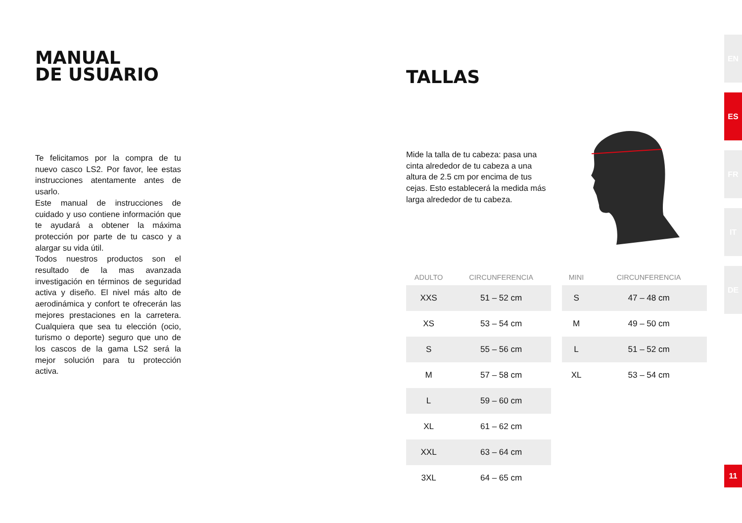MANUAL
DE USUARIO
Te felicitamos por la compra de tu nuevo casco LS2. Por favor, lee estas instrucciones atentamente antes de usarlo.
Este manual de instrucciones de cuidado y uso contiene información que te ayudará a obtener la máxima protección por parte de tu casco y a alargar su vida útil.
Todos nuestros productos son el resultado de la mas avanzada investigación en términos de seguridad activa y diseño. El nivel más alto de aerodinámica y confort te ofrecerán las mejores prestaciones en la carretera. Cualquiera que sea tu elección (ocio, turismo o deporte) seguro que uno de los cascos de la gama LS2 será la mejor solución para tu protección activa.
TALLAS
Mide la talla de tu cabeza: pasa una cinta alrededor de tu cabeza a una altura de 2.5 cm por encima de tus cejas. Esto establecerá la medida más larga alrededor de tu cabeza.
| ADULTO | CIRCUNFERENCIA |
| --- | --- |
| XXS | 51 – 52 cm |
| XS | 53 – 54 cm |
| S | 55 – 56 cm |
| M | 57 – 58 cm |
| L | 59 – 60 cm |
| XL | 61 – 62 cm |
| XXL | 63 – 64 cm |
| 3XL | 64 – 65 cm |
| MINI | CIRCUNFERENCIA |
| --- | --- |
| S | 47 – 48 cm |
| M | 49 – 50 cm |
| L | 51 – 52 cm |
| XL | 53 – 54 cm |
EN
ES
FR
IT
DE
11